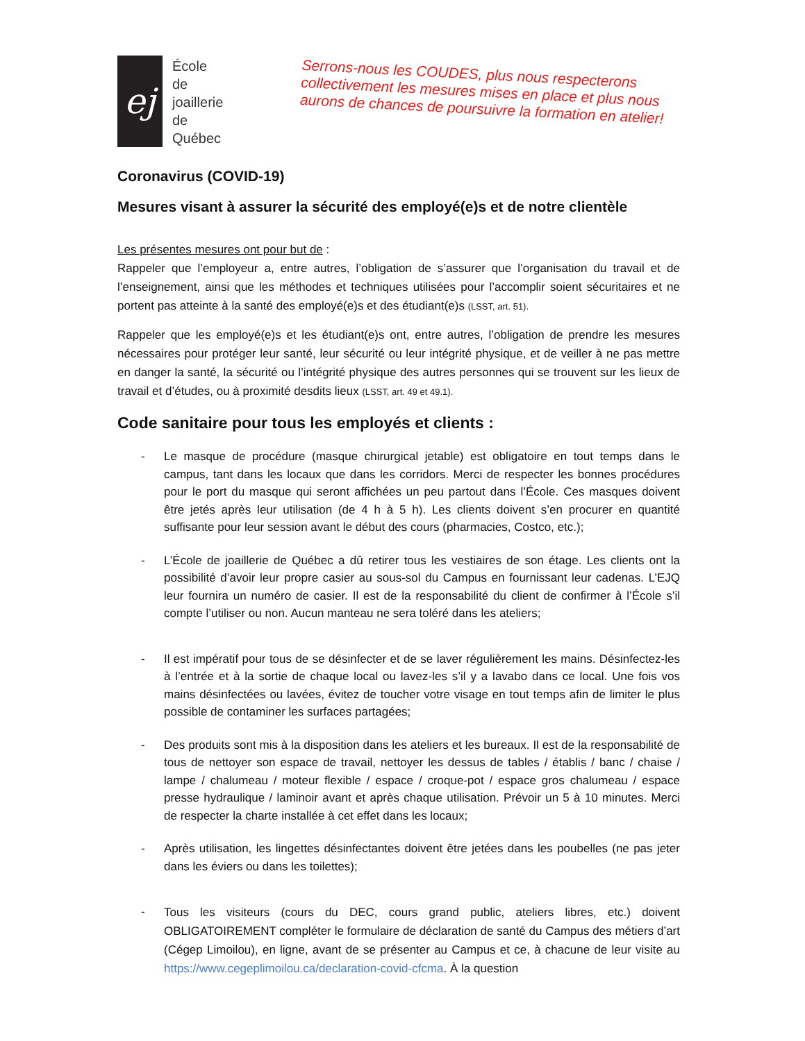ej
École
de joaillerie
de Québec
Serrons-nous les COUDES, plus nous respecterons collectivement les mesures mises en place et plus nous aurons de chances de poursuivre la formation en atelier!
Coronavirus (COVID-19)
Mesures visant à assurer la sécurité des employé(e)s et de notre clientèle
Les présentes mesures ont pour but de :
Rappeler que l’employeur a, entre autres, l’obligation de s’assurer que l’organisation du travail et de l’enseignement, ainsi que les méthodes et techniques utilisées pour l’accomplir soient sécuritaires et ne portent pas atteinte à la santé des employé(e)s et des étudiant(e)s (LSST, art. 51).
Rappeler que les employé(e)s et les étudiant(e)s ont, entre autres, l’obligation de prendre les mesures nécessaires pour protéger leur santé, leur sécurité ou leur intégrité physique, et de veiller à ne pas mettre en danger la santé, la sécurité ou l’intégrité physique des autres personnes qui se trouvent sur les lieux de travail et d’études, ou à proximité desdits lieux (LSST, art. 49 et 49.1).
Code sanitaire pour tous les employés et clients :
- Le masque de procédure (masque chirurgical jetable) est obligatoire en tout temps dans le campus, tant dans les locaux que dans les corridors. Merci de respecter les bonnes procédures pour le port du masque qui seront affichées un peu partout dans l’École. Ces masques doivent être jetés après leur utilisation (de 4 h à 5 h). Les clients doivent s’en procurer en quantité suffisante pour leur session avant le début des cours (pharmacies, Costco, etc.);
- L’École de joaillerie de Québec a dû retirer tous les vestiaires de son étage. Les clients ont la possibilité d’avoir leur propre casier au sous-sol du Campus en fournissant leur cadenas. L’EJQ leur fournira un numéro de casier. Il est de la responsabilité du client de confirmer à l’École s’il compte l’utiliser ou non. Aucun manteau ne sera toléré dans les ateliers;
- Il est impératif pour tous de se désinfecter et de se laver régulièrement les mains. Désinfectez-les à l’entrée et à la sortie de chaque local ou lavez-les s’il y a lavabo dans ce local. Une fois vos mains désinfectées ou lavées, évitez de toucher votre visage en tout temps afin de limiter le plus possible de contaminer les surfaces partagées;
- Des produits sont mis à la disposition dans les ateliers et les bureaux. Il est de la responsabilité de tous de nettoyer son espace de travail, nettoyer les dessus de tables / établis / banc / chaise / lampe / chalumeau / moteur flexible / espace / croque-pot / espace gros chalumeau / espace presse hydraulique / laminoir avant et après chaque utilisation. Prévoir un 5 à 10 minutes. Merci de respecter la charte installée à cet effet dans les locaux;
- Après utilisation, les lingettes désinfectantes doivent être jetées dans les poubelles (ne pas jeter dans les éviers ou dans les toilettes);
-
Tous les visiteurs (cours du DEC, cours grand public, ateliers libres, etc.) doivent OBLIGATOIREMENT compléter le formulaire de déclaration de santé du Campus des métiers d’art (Cégep Limoilou), en ligne, avant de se présenter au Campus et ce, à chacune de leur visite au https://www.cegeplimoilou.ca/declaration-covid-cfcma. À la question